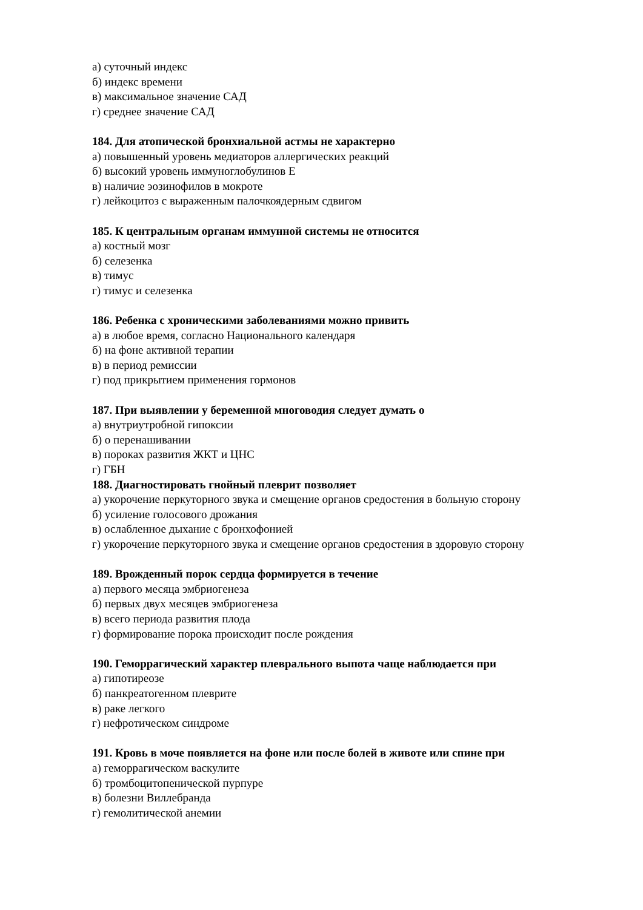а) суточный индекс
б) индекс времени
в) максимальное значение САД
г) среднее значение САД
184. Для атопической бронхиальной астмы не характерно
а) повышенный уровень медиаторов аллергических реакций
б) высокий уровень иммуноглобулинов Е
в) наличие эозинофилов в мокроте
г) лейкоцитоз с выраженным палочкоядерным сдвигом
185. К центральным органам иммунной системы не относится
а) костный мозг
б) селезенка
в) тимус
г) тимус и селезенка
186. Ребенка с хроническими заболеваниями можно привить
а) в любое время, согласно Национального календаря
б) на фоне активной терапии
в) в период ремиссии
г) под прикрытием применения гормонов
187. При выявлении у беременной многоводия следует думать о
а) внутриутробной гипоксии
б) о перенашивании
в) пороках развития ЖКТ и ЦНС
г) ГБН
188. Диагностировать гнойный плеврит позволяет
а) укорочение перкуторного звука и смещение органов средостения в больную сторону
б) усиление голосового дрожания
в) ослабленное дыхание с бронхофонией
г) укорочение перкуторного звука и смещение органов средостения в здоровую сторону
189. Врожденный порок сердца формируется в течение
а) первого месяца эмбриогенеза
б) первых двух месяцев эмбриогенеза
в) всего периода развития плода
г) формирование порока происходит после рождения
190. Геморрагический характер плеврального выпота чаще наблюдается при
а) гипотиреозе
б) панкреатогенном плеврите
в) раке легкого
г) нефротическом синдроме
191. Кровь в моче появляется на фоне или после болей в животе или спине при
а) геморрагическом васкулите
б) тромбоцитопенической пурпуре
в) болезни Виллебранда
г) гемолитической анемии